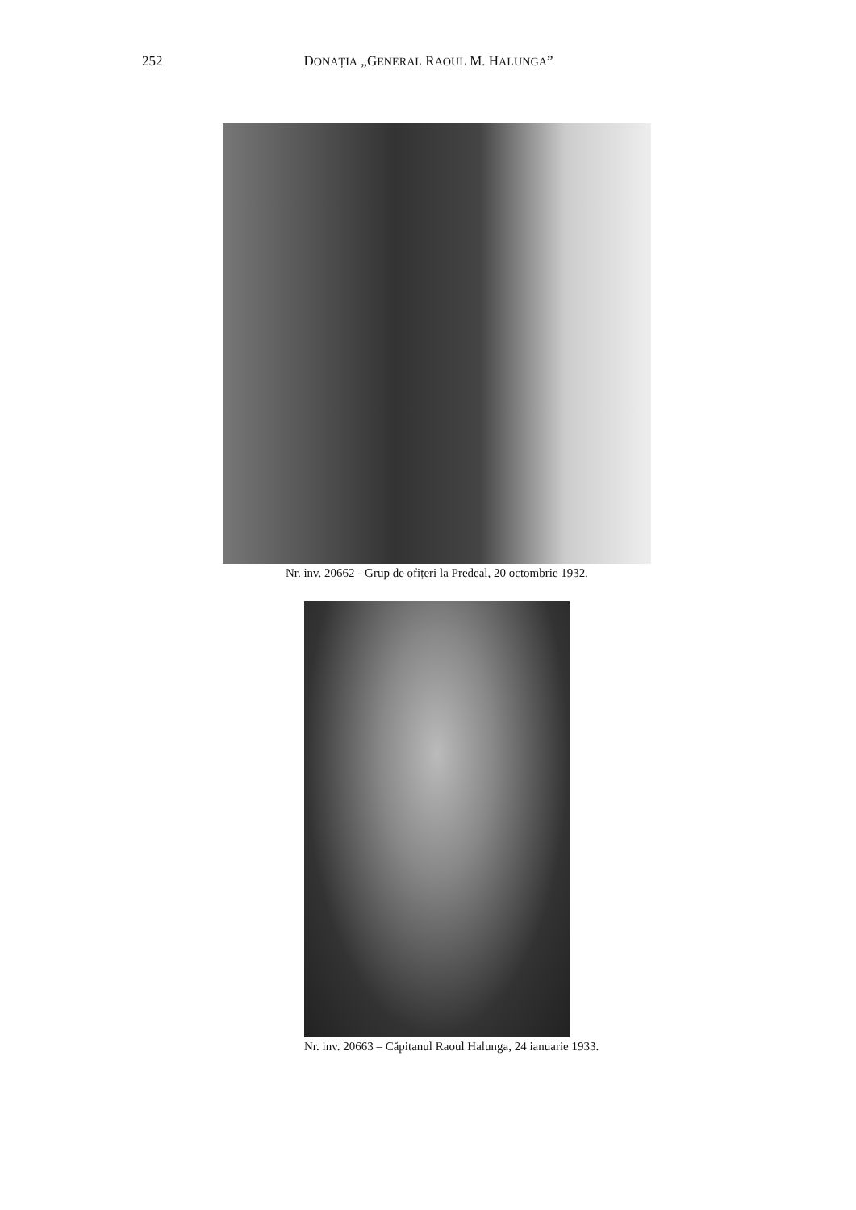252 DONAȚIA „GENERAL RAOUL M. HALUNGA”
Nr. inv. 20662 - Grup de ofițeri la Predeal, 20 octombrie 1932.
Nr. inv. 20663 – Căpitanul Raoul Halunga, 24 ianuarie 1933.